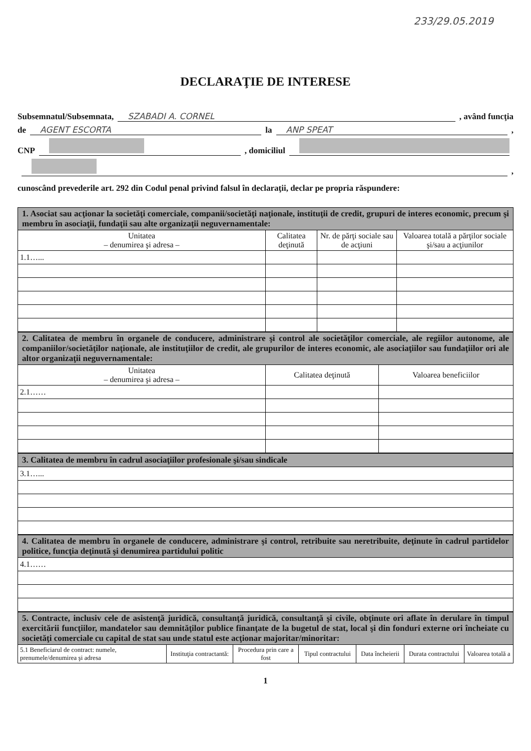233/29.05.2019
DECLARAŢIE DE INTERESE
Subsemnatul/Subsemnata, SZABADI A. CORNEL , având funcţia
de AGENT ESCORTA la ANP SPEAT ,
CNP , domiciliul
,
cunoscând prevederile art. 292 din Codul penal privind falsul în declaraţii, declar pe propria răspundere:
| 1. Asociat sau acţionar la societăţi comerciale, companii/societăţi naţionale, instituţii de credit, grupuri de interes economic, precum şi membru în asociaţii, fundaţii sau alte organizaţii neguvernamentale: | | | |
| Unitatea – denumirea şi adresa – | Calitatea deţinută | Nr. de părţi sociale sau de acţiuni | Valoarea totală a părţilor sociale şi/sau a acţiunilor |
| 1.1…... | | | |
| 2. Calitatea de membru în organele de conducere, administrare şi control ale societăţilor comerciale, ale regiilor autonome, ale companiilor/societăţilor naţionale, ale instituţiilor de credit, ale grupurilor de interes economic, ale asociaţiilor sau fundaţiilor ori ale altor organizaţii neguvernamentale: | | |
| Unitatea – denumirea şi adresa – | Calitatea deţinută | Valoarea beneficiilor |
| 2.1…… | | |
| 3. Calitatea de membru în cadrul asociaţiilor profesionale şi/sau sindicale |
| 3.1…... |
| 4. Calitatea de membru în organele de conducere, administrare şi control, retribuite sau neretribuite, deţinute în cadrul partidelor politice, funcţia deţinută şi denumirea partidului politic |
| 4.1…… |
| 5. Contracte, inclusiv cele de asistenţă juridică, consultanţă juridică, consultanţă şi civile, obţinute ori aflate în derulare în timpul exercitării funcţiilor, mandatelor sau demnităţilor publice finanţate de la bugetul de stat, local şi din fonduri externe ori încheiate cu societăţi comerciale cu capital de stat sau unde statul este acţionar majoritar/minoritar: | | | | | | |
| 5.1 Beneficiarul de contract: numele, prenumele/denumirea şi adresa | Instituţia contractantă: | Procedura prin care a fost | Tipul contractului | Data încheierii | Durata contractului | Valoarea totală a |
1